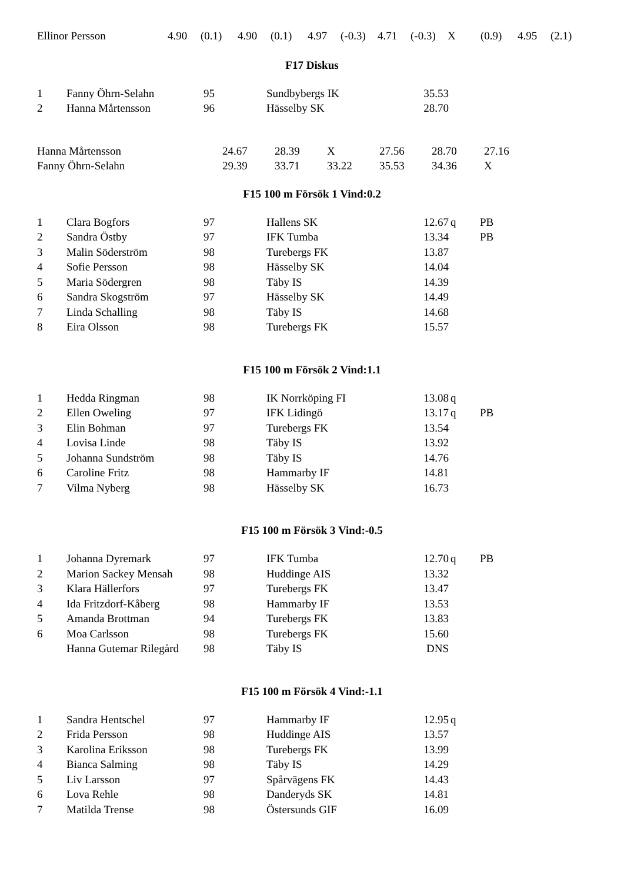| Ellinor Persson | 4.90 | (0.1) | 4.90 | (0.1) | 4.97 | (-0.3) | 4.71 | (-0.3) | X | (0.9) | 4.95 | (2.1) |
F17 Diskus
| 1 | Fanny Öhrn-Selahn | 95 | Sundbybergs IK | 35.53 | | |
| 2 | Hanna Mårtensson | 96 | Hässelby SK | 28.70 | | |
| Hanna Mårtensson | 24.67 | 28.39 | X | 27.56 | 28.70 | 27.16 |
| Fanny Öhrn-Selahn | 29.39 | 33.71 | 33.22 | 35.53 | 34.36 | X |
F15 100 m Försök 1 Vind:0.2
| 1 | Clara Bogfors | 97 | Hallens SK | 12.67 | q | PB |
| 2 | Sandra Östby | 97 | IFK Tumba | 13.34 | | PB |
| 3 | Malin Söderström | 98 | Turebergs FK | 13.87 | | |
| 4 | Sofie Persson | 98 | Hässelby SK | 14.04 | | |
| 5 | Maria Södergren | 98 | Täby IS | 14.39 | | |
| 6 | Sandra Skogström | 97 | Hässelby SK | 14.49 | | |
| 7 | Linda Schalling | 98 | Täby IS | 14.68 | | |
| 8 | Eira Olsson | 98 | Turebergs FK | 15.57 | | |
F15 100 m Försök 2 Vind:1.1
| 1 | Hedda Ringman | 98 | IK Norrköping FI | 13.08 | q | |
| 2 | Ellen Oweling | 97 | IFK Lidingö | 13.17 | q | PB |
| 3 | Elin Bohman | 97 | Turebergs FK | 13.54 | | |
| 4 | Lovisa Linde | 98 | Täby IS | 13.92 | | |
| 5 | Johanna Sundström | 98 | Täby IS | 14.76 | | |
| 6 | Caroline Fritz | 98 | Hammarby IF | 14.81 | | |
| 7 | Vilma Nyberg | 98 | Hässelby SK | 16.73 | | |
F15 100 m Försök 3 Vind:-0.5
| 1 | Johanna Dyremark | 97 | IFK Tumba | 12.70 | q | PB |
| 2 | Marion Sackey Mensah | 98 | Huddinge AIS | 13.32 | | |
| 3 | Klara Hällerfors | 97 | Turebergs FK | 13.47 | | |
| 4 | Ida Fritzdorf-Kåberg | 98 | Hammarby IF | 13.53 | | |
| 5 | Amanda Brottman | 94 | Turebergs FK | 13.83 | | |
| 6 | Moa Carlsson | 98 | Turebergs FK | 15.60 | | |
| | Hanna Gutemar Rilegård | 98 | Täby IS | DNS | | |
F15 100 m Försök 4 Vind:-1.1
| 1 | Sandra Hentschel | 97 | Hammarby IF | 12.95 | q | |
| 2 | Frida Persson | 98 | Huddinge AIS | 13.57 | | |
| 3 | Karolina Eriksson | 98 | Turebergs FK | 13.99 | | |
| 4 | Bianca Salming | 98 | Täby IS | 14.29 | | |
| 5 | Liv Larsson | 97 | Spårvägens FK | 14.43 | | |
| 6 | Lova Rehle | 98 | Danderyds SK | 14.81 | | |
| 7 | Matilda Trense | 98 | Östersunds GIF | 16.09 | | |